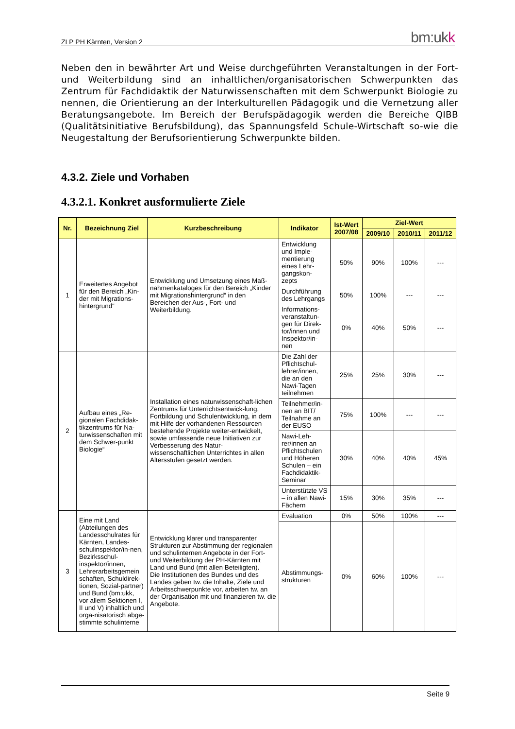ZLP PH Kärnten, Version 2 bm:ukk
Neben den in bewährter Art und Weise durchgeführten Veranstaltungen in der Fort- und Weiterbildung sind an inhaltlichen/organisatorischen Schwerpunkten das Zentrum für Fachdidaktik der Naturwissenschaften mit dem Schwerpunkt Biologie zu nennen, die Orientierung an der Interkulturellen Pädagogik und die Vernetzung aller Beratungsangebote. Im Bereich der Berufspädagogik werden die Bereiche QIBB (Qualitätsinitiative Berufsbildung), das Spannungsfeld Schule-Wirtschaft so-wie die Neugestaltung der Berufsorientierung Schwerpunkte bilden.
4.3.2. Ziele und Vorhaben
4.3.2.1. Konkret ausformulierte Ziele
| Nr. | Bezeichnung Ziel | Kurzbeschreibung | Indikator | Ist-Wert 2007/08 | Ziel-Wert | | |
| --- | --- | --- | --- | --- | --- | --- | --- |
| | | | | | 2009/10 | 2010/11 | 2011/12 |
| 1 | Erweitertes Angebot für den Bereich „Kin-der mit Migrations-hintergrund“ | Entwicklung und Umsetzung eines Maß-nahmenkataloges für den Bereich „Kinder mit Migrationshintergrund“ in den Bereichen der Aus-, Fort- und Weiterbildung. | Entwicklung und Imple-mentierung eines Lehr-gangskon-zepts | 50% | 90% | 100% | --- |
| | | | Durchführung des Lehrgangs | 50% | 100% | --- | --- |
| | | | Informations-veranstaltun-gen für Direk-tor/innen und Inspektor/in-nen | 0% | 40% | 50% | --- |
| 2 | Aufbau eines „Re-gionalen Fachdidak-tikzentrums für Na-turwissenschaften mit dem Schwer-punkt Biologie“ | Installation eines naturwissenschaft-lichen Zentrums für Unterrichtsentwick-lung, Fortbildung und Schulentwicklung, in dem mit Hilfe der vorhandenen Ressourcen bestehende Projekte weiter-entwickelt, sowie umfassende neue Initiativen zur Verbesserung des Natur-wissenschaftlichen Unterrichtes in allen Altersstufen gesetzt werden. | Die Zahl der Pflichtschul-lehrer/innen, die an den Nawi-Tagen teilnehmen | 25% | 25% | 30% | --- |
| | | | Teilnehmer/in-nen an BIT/ Teilnahme an der EUSO | 75% | 100% | --- | --- |
| | | | Nawi-Leh-rer/innen an Pflichtschulen und Höheren Schulen – ein Fachdidaktik-Seminar | 30% | 40% | 40% | 45% |
| | | | Unterstützte VS – in allen Nawi-Fächern | 15% | 30% | 35% | --- |
| 3 | Eine mit Land (Abteilungen des Landesschulrates für Kärnten, Landes-schulinspektor/in-nen, Bezirksschul-inspektor/innen, Lehrerarbeitsgemein schaften, Schuldirek-tionen, Sozial-partner) und Bund (bm:ukk, vor allem Sektionen I, II und V) inhaltlich und orga-nisatorisch abge-stimmte schulinterne | Entwicklung klarer und transparenter Strukturen zur Abstimmung der regionalen und schulinternen Angebote in der Fort- und Weiterbildung der PH-Kärnten mit Land und Bund (mit allen Beteiligten). Die Institutionen des Bundes und des Landes geben tw. die Inhalte, Ziele und Arbeitsschwerpunkte vor, arbeiten tw. an der Organisation mit und finanzieren tw. die Angebote. | Evaluation | 0% | 50% | 100% | --- |
| | | | Abstimmungs-strukturen | 0% | 60% | 100% | --- |
Seite 9